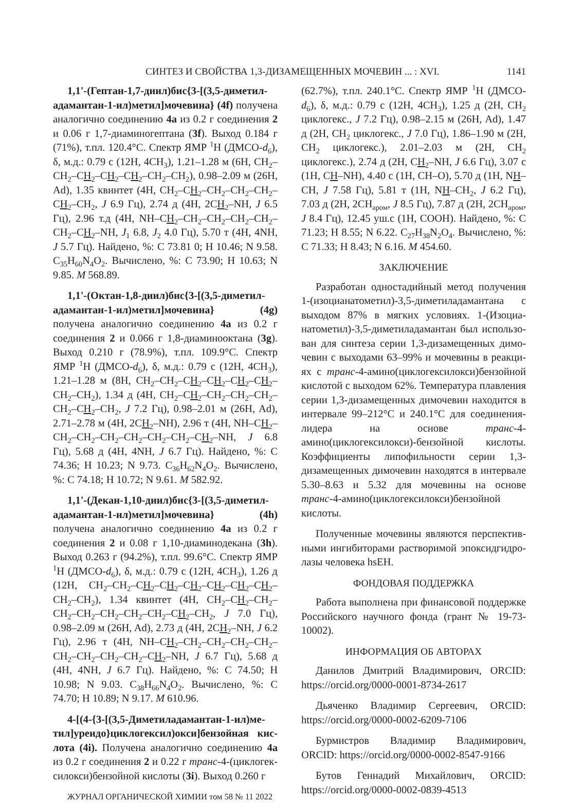СИНТЕЗ И СВОЙСТВА 1,3-ДИЗАМЕЩЕННЫХ МОЧЕВИН ... : XVI. 1141
1,1'-(Гептан-1,7-диил)бис{3-[(3,5-диметил­адамантан-1-ил)метил]мочевина} (4f) получена аналогично соединению 4a из 0.2 г соединения 2 и 0.06 г 1,7-диаминогептана (3f). Выход 0.184 г (71%), т.пл. 120.4°C. Спектр ЯМР <sup>1</sup>Н (ДМСО-d<sub>6</sub>), δ, м.д.: 0.79 с (12H, 4CH<sub>3</sub>), 1.21–1.28 м (6H, CH<sub>2</sub>–CH<sub>2</sub>–CH<sub>2</sub>–CH<sub>2</sub>–CH<sub>2</sub>–CH<sub>2</sub>–CH<sub>2</sub>), 0.98–2.09 м (26H, Ad), 1.35 квинтет (4H, CH<sub>2</sub>–CH<sub>2</sub>–CH<sub>2</sub>–CH<sub>2</sub>–CH<sub>2</sub>–CH<sub>2</sub>–CH<sub>2</sub>, J 6.9 Гц), 2.74 д (4H, 2CH<sub>2</sub>–NH, J 6.5 Гц), 2.96 т.д (4H, NH–CH<sub>2</sub>–CH<sub>2</sub>–CH<sub>2</sub>–CH<sub>2</sub>–CH<sub>2</sub>–CH<sub>2</sub>–CH<sub>2</sub>–NH, J<sub>1</sub> 6.8, J<sub>2</sub> 4.0 Гц), 5.70 т (4H, 4NH, J 5.7 Гц). Найдено, %: C 73.81 0; H 10.46; N 9.58. C<sub>35</sub>H<sub>60</sub>N<sub>4</sub>O<sub>2</sub>. Вычислено, %: C 73.90; H 10.63; N 9.85. M 568.89.
1,1'-(Октан-1,8-диил)бис{3-[(3,5-диметил­адамантан-1-ил)метил]мочевина} (4g) получена аналогично соединению 4a из 0.2 г соединения 2 и 0.066 г 1,8-диаминооктана (3g). Выход 0.210 г (78.9%), т.пл. 109.9°C. Спектр ЯМР <sup>1</sup>Н (ДМСО-d<sub>6</sub>), δ, м.д.: 0.79 с (12H, 4CH<sub>3</sub>), 1.21–1.28 м (8H, CH<sub>2</sub>–CH<sub>2</sub>–CH<sub>2</sub>–CH<sub>2</sub>–CH<sub>2</sub>–CH<sub>2</sub>–CH<sub>2</sub>–CH<sub>2</sub>), 1.34 д (4H, CH<sub>2</sub>–CH<sub>2</sub>–CH<sub>2</sub>–CH<sub>2</sub>–CH<sub>2</sub>–CH<sub>2</sub>–CH<sub>2</sub>–CH<sub>2</sub>, J 7.2 Гц), 0.98–2.01 м (26H, Ad), 2.71–2.78 м (4H, 2CH<sub>2</sub>–NH), 2.96 т (4H, NH–CH<sub>2</sub>–CH<sub>2</sub>–CH<sub>2</sub>–CH<sub>2</sub>–CH<sub>2</sub>–CH<sub>2</sub>–CH<sub>2</sub>–CH<sub>2</sub>–NH, J 6.8 Гц), 5.68 д (4H, 4NH, J 6.7 Гц). Найдено, %: C 74.36; H 10.23; N 9.73. C<sub>36</sub>H<sub>62</sub>N<sub>4</sub>O<sub>2</sub>. Вычислено, %: C 74.18; H 10.72; N 9.61. M 582.92.
1,1'-(Декан-1,10-диил)бис{3-[(3,5-диметил­адамантан-1-ил)метил]мочевина} (4h) получена аналогично соединению 4a из 0.2 г соединения 2 и 0.08 г 1,10-диаминодекана (3h). Выход 0.263 г (94.2%), т.пл. 99.6°C. Спектр ЯМР <sup>1</sup>Н (ДМСО-d<sub>6</sub>), δ, м.д.: 0.79 с (12H, 4CH<sub>3</sub>), 1.26 д (12H, CH<sub>2</sub>–CH<sub>2</sub>–CH<sub>2</sub>–CH<sub>2</sub>–CH<sub>2</sub>–CH<sub>2</sub>–CH<sub>2</sub>–CH<sub>2</sub>–CH<sub>2</sub>–CH<sub>2</sub>), 1.34 квинтет (4H, CH<sub>2</sub>–CH<sub>2</sub>–CH<sub>2</sub>–CH<sub>2</sub>–CH<sub>2</sub>–CH<sub>2</sub>–CH<sub>2</sub>–CH<sub>2</sub>–CH<sub>2</sub>–CH<sub>2</sub>, J 7.0 Гц), 0.98–2.09 м (26H, Ad), 2.73 д (4H, 2CH<sub>2</sub>–NH, J 6.2 Гц), 2.96 т (4H, NH–CH<sub>2</sub>–CH<sub>2</sub>–CH<sub>2</sub>–CH<sub>2</sub>–CH<sub>2</sub>–CH<sub>2</sub>–CH<sub>2</sub>–CH<sub>2</sub>–CH<sub>2</sub>–CH<sub>2</sub>–NH, J 6.7 Гц), 5.68 д (4H, 4NH, J 6.7 Гц). Найдено, %: C 74.50; H 10.98; N 9.03. C<sub>38</sub>H<sub>66</sub>N<sub>4</sub>O<sub>2</sub>. Вычислено, %: C 74.70; H 10.89; N 9.17. M 610.96.
4-[(4-{3-[(3,5-Диметиладамантан-1-ил)ме­тил]уреидо}циклогексил)окси]бензойная кис­лота (4i). Получена аналогично соединению 4a из 0.2 г соединения 2 и 0.22 г транс-4-(циклогек­силокси)бензойной кислоты (3i). Выход 0.260 г
ЖУРНАЛ ОРГАНИЧЕСКОЙ ХИМИИ том 58 № 11 2022
(62.7%), т.пл. 240.1°C. Спектр ЯМР <sup>1</sup>Н (ДМСО-d<sub>6</sub>), δ, м.д.: 0.79 с (12H, 4CH<sub>3</sub>), 1.25 д (2H, CH<sub>2</sub> циклогекс., J 7.2 Гц), 0.98–2.15 м (26H, Ad), 1.47 д (2H, CH<sub>2</sub> циклогекс., J 7.0 Гц), 1.86–1.90 м (2H, CH<sub>2</sub> циклогекс.), 2.01–2.03 м (2H, CH<sub>2</sub> циклогекс.), 2.74 д (2H, CH<sub>2</sub>–NH, J 6.6 Гц), 3.07 с (1H, CH–NH), 4.40 с (1H, CH–O), 5.70 д (1H, NH–CH, J 7.58 Гц), 5.81 т (1H, NH–CH<sub>2</sub>, J 6.2 Гц), 7.03 д (2H, 2CH<sub>аром</sub>, J 8.5 Гц), 7.87 д (2H, 2CH<sub>аром</sub>, J 8.4 Гц), 12.45 уш.с (1H, COOH). Найдено, %: C 71.23; H 8.55; N 6.22. C<sub>27</sub>H<sub>38</sub>N<sub>2</sub>O<sub>4</sub>. Вычислено, %: C 71.33; H 8.43; N 6.16. M 454.60.
ЗАКЛЮЧЕНИЕ
Разработан одностадийный метод получения 1-(изоцианатометил)-3,5-диметиладамантана с выходом 87% в мягких условиях. 1-(Изоциа­натометил)-3,5-диметиладамантан был использо­ван для синтеза серии 1,3-дизамещенных димо­чевин с выходами 63–99% и мочевины в реакци­ях с транс-4-амино(циклогексилокси)бензойной кислотой с выходом 62%. Температура плавления серии 1,3-дизамещенных димочевин находится в интервале 99–212°C и 240.1°C для соединения-ли­дера на основе транс-4-амино(циклогексилокси)-бензойной кислоты. Коэффициенты липофильно­сти серии 1,3-дизамещенных димочевин находят­ся в интервале 5.30–8.63 и 5.32 для мочевины на основе транс-4-амино(циклогексилокси)бензой­ной кислоты.
Полученные мочевины являются перспектив­ными ингибиторами растворимой эпоксидгидро­лазы человека hsEH.
ФОНДОВАЯ ПОДДЕРЖКА
Работа выполнена при финансовой поддерж­ке Российского научного фонда (грант № 19-73-10002).
ИНФОРМАЦИЯ ОБ АВТОРАХ
Данилов Дмитрий Владимирович, ORCID: https://orcid.org/0000-0001-8734-2617
Дьяченко Владимир Сергеевич, ORCID: https://orcid.org/0000-0002-6209-7106
Бурмистров Владимир Владимирович, ORCID: https://orcid.org/0000-0002-8547-9166
Бутов Геннадий Михайлович, ORCID: https://orcid.org/0000-0002-0839-4513